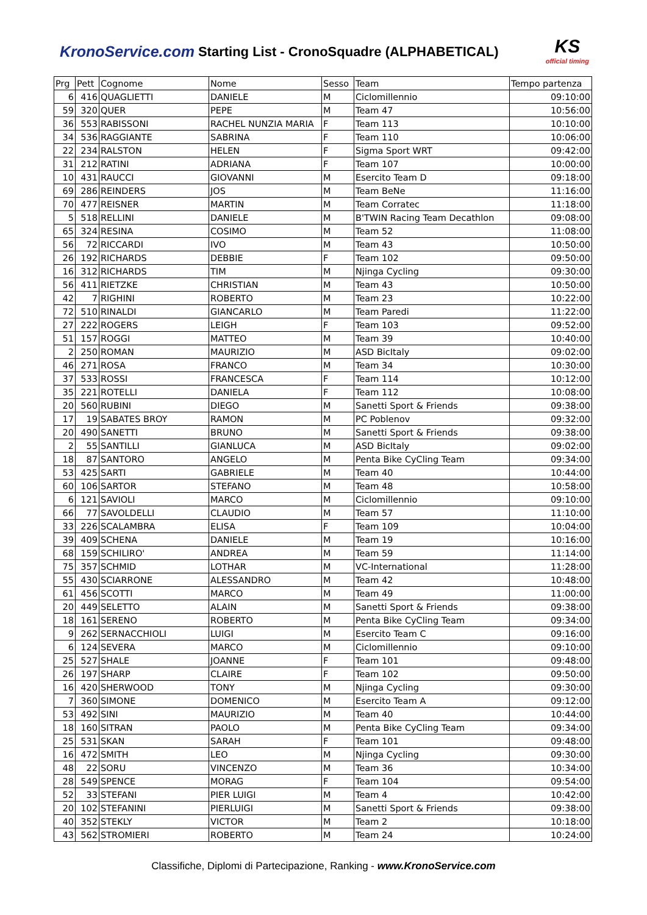KronoService.com Starting List - CronoSquadre (ALPHABETICAL)
KS
official timing
| Prg | Pett | Cognome | Nome | Sesso | Team | Tempo partenza |
| --- | --- | --- | --- | --- | --- | --- |
| 6 | 416 | QUAGLIETTI | DANIELE | M | Ciclomillennio | 09:10:00 |
| 59 | 320 | QUER | PEPE | M | Team 47 | 10:56:00 |
| 36 | 553 | RABISSONI | RACHEL NUNZIA MARIA | F | Team 113 | 10:10:00 |
| 34 | 536 | RAGGIANTE | SABRINA | F | Team 110 | 10:06:00 |
| 22 | 234 | RALSTON | HELEN | F | Sigma Sport WRT | 09:42:00 |
| 31 | 212 | RATINI | ADRIANA | F | Team 107 | 10:00:00 |
| 10 | 431 | RAUCCI | GIOVANNI | M | Esercito Team D | 09:18:00 |
| 69 | 286 | REINDERS | JOS | M | Team BeNe | 11:16:00 |
| 70 | 477 | REISNER | MARTIN | M | Team Corratec | 11:18:00 |
| 5 | 518 | RELLINI | DANIELE | M | B'TWIN Racing Team Decathlon | 09:08:00 |
| 65 | 324 | RESINA | COSIMO | M | Team 52 | 11:08:00 |
| 56 | 72 | RICCARDI | IVO | M | Team 43 | 10:50:00 |
| 26 | 192 | RICHARDS | DEBBIE | F | Team 102 | 09:50:00 |
| 16 | 312 | RICHARDS | TIM | M | Njinga Cycling | 09:30:00 |
| 56 | 411 | RIETZKE | CHRISTIAN | M | Team 43 | 10:50:00 |
| 42 | 7 | RIGHINI | ROBERTO | M | Team 23 | 10:22:00 |
| 72 | 510 | RINALDI | GIANCARLO | M | Team Paredi | 11:22:00 |
| 27 | 222 | ROGERS | LEIGH | F | Team 103 | 09:52:00 |
| 51 | 157 | ROGGI | MATTEO | M | Team 39 | 10:40:00 |
| 2 | 250 | ROMAN | MAURIZIO | M | ASD BicItaly | 09:02:00 |
| 46 | 271 | ROSA | FRANCO | M | Team 34 | 10:30:00 |
| 37 | 533 | ROSSI | FRANCESCA | F | Team 114 | 10:12:00 |
| 35 | 221 | ROTELLI | DANIELA | F | Team 112 | 10:08:00 |
| 20 | 560 | RUBINI | DIEGO | M | Sanetti Sport & Friends | 09:38:00 |
| 17 | 19 | SABATES BROY | RAMON | M | PC Poblenov | 09:32:00 |
| 20 | 490 | SANETTI | BRUNO | M | Sanetti Sport & Friends | 09:38:00 |
| 2 | 55 | SANTILLI | GIANLUCA | M | ASD BicItaly | 09:02:00 |
| 18 | 87 | SANTORO | ANGELO | M | Penta Bike CyCling Team | 09:34:00 |
| 53 | 425 | SARTI | GABRIELE | M | Team 40 | 10:44:00 |
| 60 | 106 | SARTOR | STEFANO | M | Team 48 | 10:58:00 |
| 6 | 121 | SAVIOLI | MARCO | M | Ciclomillennio | 09:10:00 |
| 66 | 77 | SAVOLDELLI | CLAUDIO | M | Team 57 | 11:10:00 |
| 33 | 226 | SCALAMBRA | ELISA | F | Team 109 | 10:04:00 |
| 39 | 409 | SCHENA | DANIELE | M | Team 19 | 10:16:00 |
| 68 | 159 | SCHILIRO' | ANDREA | M | Team 59 | 11:14:00 |
| 75 | 357 | SCHMID | LOTHAR | M | VC-International | 11:28:00 |
| 55 | 430 | SCIARRONE | ALESSANDRO | M | Team 42 | 10:48:00 |
| 61 | 456 | SCOTTI | MARCO | M | Team 49 | 11:00:00 |
| 20 | 449 | SELETTO | ALAIN | M | Sanetti Sport & Friends | 09:38:00 |
| 18 | 161 | SERENO | ROBERTO | M | Penta Bike CyCling Team | 09:34:00 |
| 9 | 262 | SERNACCHIOLI | LUIGI | M | Esercito Team C | 09:16:00 |
| 6 | 124 | SEVERA | MARCO | M | Ciclomillennio | 09:10:00 |
| 25 | 527 | SHALE | JOANNE | F | Team 101 | 09:48:00 |
| 26 | 197 | SHARP | CLAIRE | F | Team 102 | 09:50:00 |
| 16 | 420 | SHERWOOD | TONY | M | Njinga Cycling | 09:30:00 |
| 7 | 360 | SIMONE | DOMENICO | M | Esercito Team A | 09:12:00 |
| 53 | 492 | SINI | MAURIZIO | M | Team 40 | 10:44:00 |
| 18 | 160 | SITRAN | PAOLO | M | Penta Bike CyCling Team | 09:34:00 |
| 25 | 531 | SKAN | SARAH | F | Team 101 | 09:48:00 |
| 16 | 472 | SMITH | LEO | M | Njinga Cycling | 09:30:00 |
| 48 | 22 | SORU | VINCENZO | M | Team 36 | 10:34:00 |
| 28 | 549 | SPENCE | MORAG | F | Team 104 | 09:54:00 |
| 52 | 33 | STEFANI | PIER LUIGI | M | Team 4 | 10:42:00 |
| 20 | 102 | STEFANINI | PIERLUIGI | M | Sanetti Sport & Friends | 09:38:00 |
| 40 | 352 | STEKLY | VICTOR | M | Team 2 | 10:18:00 |
| 43 | 562 | STROMIERI | ROBERTO | M | Team 24 | 10:24:00 |
Classifiche, Diplomi di Partecipazione, Ranking - www.KronoService.com